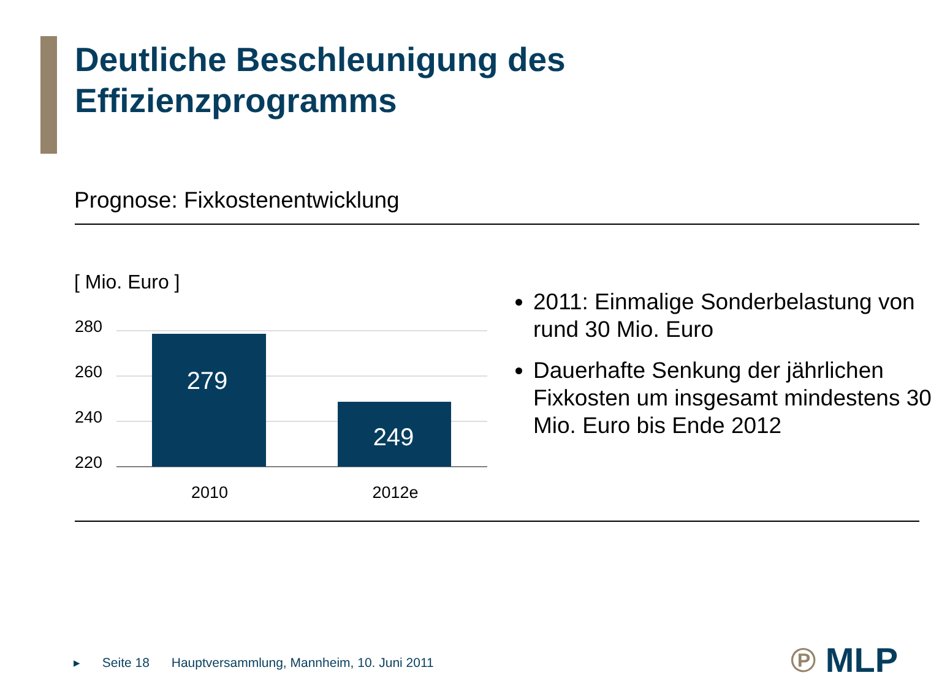Deutliche Beschleunigung des
Effizienzprogramms
Prognose: Fixkostenentwicklung
[ Mio. Euro ]
280
260
240
220
279
249
2010
2012e
2011: Einmalige Sonderbelastung von rund 30 Mio. Euro
Dauerhafte Senkung der jährlichen Fixkosten um insgesamt mindestens 30 Mio. Euro bis Ende 2012
▸ Seite 18 Hauptversammlung, Mannheim, 10. Juni 2011
℗ MLP